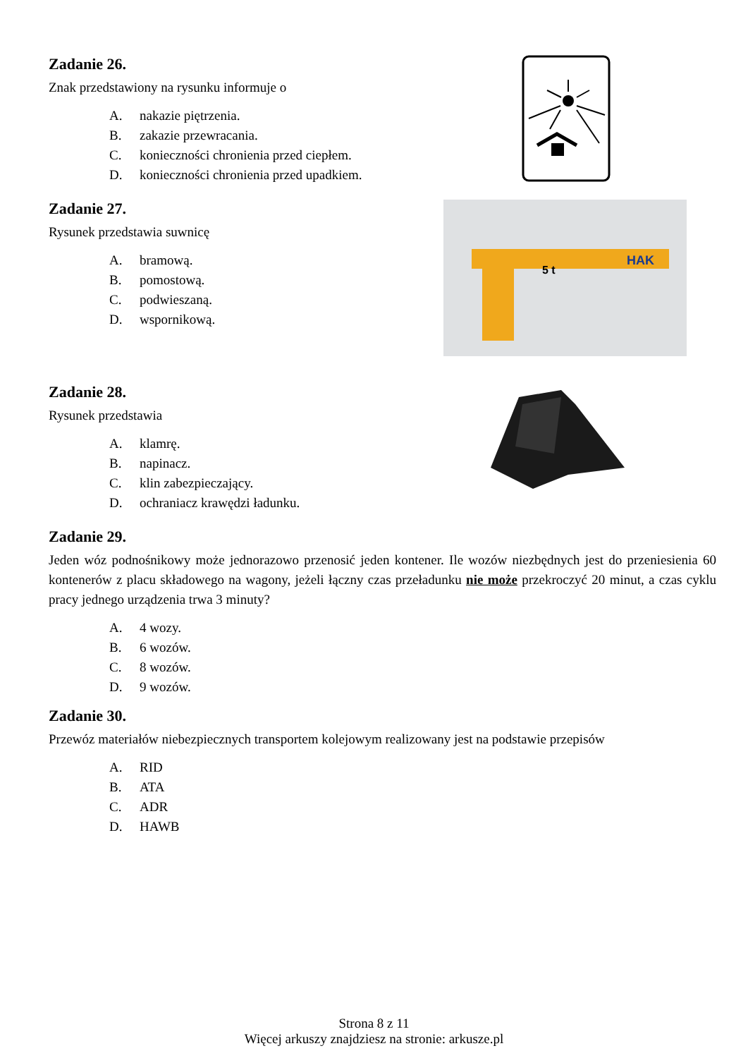Zadanie 26.
Znak przedstawiony na rysunku informuje o
A. nakazie piętrzenia.
B. zakazie przewracania.
C. konieczności chronienia przed ciepłem.
D. konieczności chronienia przed upadkiem.
Zadanie 27.
Rysunek przedstawia suwnicę
A. bramową.
B. pomostową.
C. podwieszaną.
D. wspornikową.
5 t
HAK
Zadanie 28.
Rysunek przedstawia
A. klamrę.
B. napinacz.
C. klin zabezpieczający.
D. ochraniacz krawędzi ładunku.
Zadanie 29.
Jeden wóz podnośnikowy może jednorazowo przenosić jeden kontener. Ile wozów niezbędnych jest do przeniesienia 60 kontenerów z placu składowego na wagony, jeżeli łączny czas przeładunku nie może przekroczyć 20 minut, a czas cyklu pracy jednego urządzenia trwa 3 minuty?
A. 4 wozy.
B. 6 wozów.
C. 8 wozów.
D. 9 wozów.
Zadanie 30.
Przewóz materiałów niebezpiecznych transportem kolejowym realizowany jest na podstawie przepisów
A. RID
B. ATA
C. ADR
D. HAWB
Strona 8 z 11
Więcej arkuszy znajdziesz na stronie: arkusze.pl